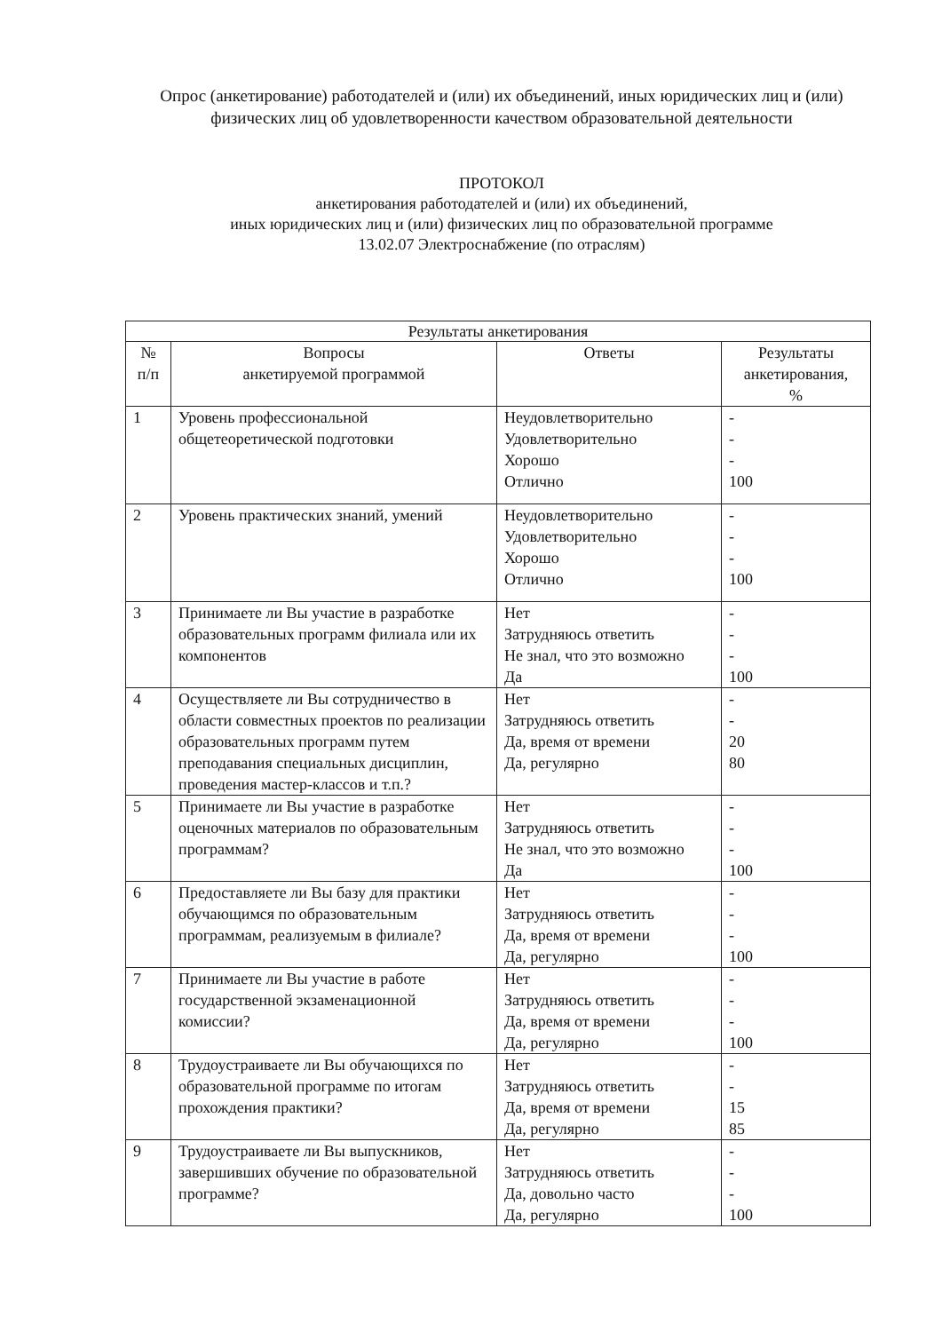Опрос (анкетирование) работодателей и (или) их объединений, иных юридических лиц и (или) физических лиц об удовлетворенности качеством образовательной деятельности
ПРОТОКОЛ
анкетирования работодателей и (или) их объединений,
иных юридических лиц и (или) физических лиц по образовательной программе
13.02.07 Электроснабжение (по отраслям)
| Результаты анкетирования | | | |
| --- | --- | --- | --- |
| № п/п | Вопросы анкетируемой программой | Ответы | Результаты анкетирования, % |
| 1 | Уровень профессиональной общетеоретической подготовки | Неудовлетворительно Удовлетворительно Хорошо Отлично | - - - 100 |
| 2 | Уровень практических знаний, умений | Неудовлетворительно Удовлетворительно Хорошо Отлично | - - - 100 |
| 3 | Принимаете ли Вы участие в разработке образовательных программ филиала или их компонентов | Нет Затрудняюсь ответить Не знал, что это возможно Да | - - - 100 |
| 4 | Осуществляете ли Вы сотрудничество в области совместных проектов по реализации образовательных программ путем преподавания специальных дисциплин, проведения мастер-классов и т.п.? | Нет Затрудняюсь ответить Да, время от времени Да, регулярно | - - 20 80 |
| 5 | Принимаете ли Вы участие в разработке оценочных материалов по образовательным программам? | Нет Затрудняюсь ответить Не знал, что это возможно Да | - - - 100 |
| 6 | Предоставляете ли Вы базу для практики обучающимся по образовательным программам, реализуемым в филиале? | Нет Затрудняюсь ответить Да, время от времени Да, регулярно | - - - 100 |
| 7 | Принимаете ли Вы участие в работе государственной экзаменационной комиссии? | Нет Затрудняюсь ответить Да, время от времени Да, регулярно | - - - 100 |
| 8 | Трудоустраиваете ли Вы обучающихся по образовательной программе по итогам прохождения практики? | Нет Затрудняюсь ответить Да, время от времени Да, регулярно | - - 15 85 |
| 9 | Трудоустраиваете ли Вы выпускников, завершивших обучение по образовательной программе? | Нет Затрудняюсь ответить Да, довольно часто Да, регулярно | - - - 100 |